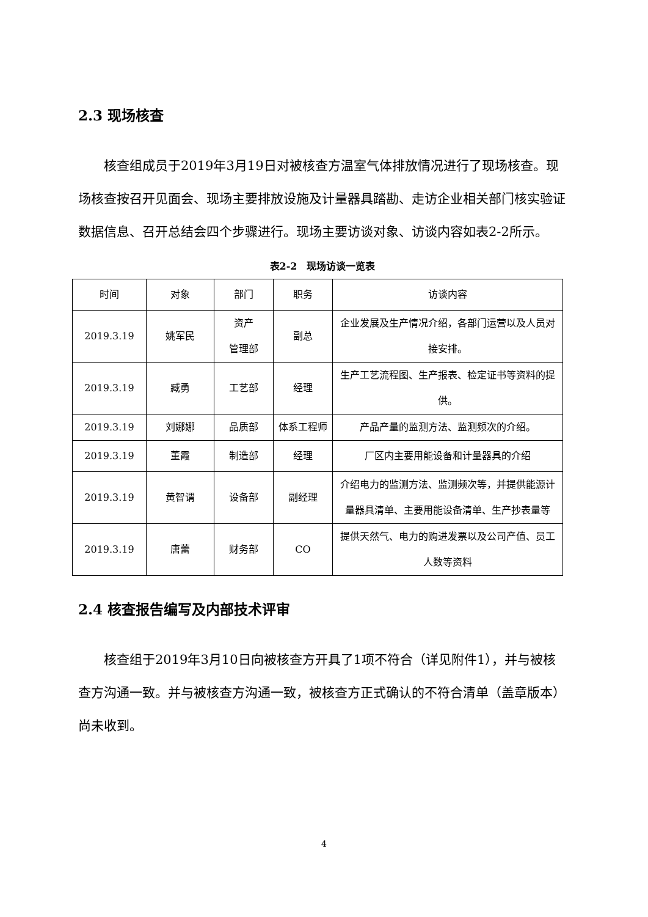2.3 现场核查
核查组成员于2019年3月19日对被核查方温室气体排放情况进行了现场核查。现场核查按召开见面会、现场主要排放设施及计量器具踏勘、走访企业相关部门核实验证数据信息、召开总结会四个步骤进行。现场主要访谈对象、访谈内容如表2-2所示。
表2-2　现场访谈一览表
| 时间 | 对象 | 部门 | 职务 | 访谈内容 |
| --- | --- | --- | --- | --- |
| 2019.3.19 | 姚军民 | 资产 管理部 | 副总 | 企业发展及生产情况介绍，各部门运营以及人员对接安排。 |
| 2019.3.19 | 臧勇 | 工艺部 | 经理 | 生产工艺流程图、生产报表、检定证书等资料的提供。 |
| 2019.3.19 | 刘娜娜 | 品质部 | 体系工程师 | 产品产量的监测方法、监测频次的介绍。 |
| 2019.3.19 | 董霞 | 制造部 | 经理 | 厂区内主要用能设备和计量器具的介绍 |
| 2019.3.19 | 黄智谓 | 设备部 | 副经理 | 介绍电力的监测方法、监测频次等，并提供能源计量器具清单、主要用能设备清单、生产抄表量等 |
| 2019.3.19 | 唐蕾 | 财务部 | CO | 提供天然气、电力的购进发票以及公司产值、员工人数等资料 |
2.4 核查报告编写及内部技术评审
核查组于2019年3月10日向被核查方开具了1项不符合（详见附件1），并与被核查方沟通一致。并与被核查方沟通一致，被核查方正式确认的不符合清单（盖章版本）尚未收到。
4